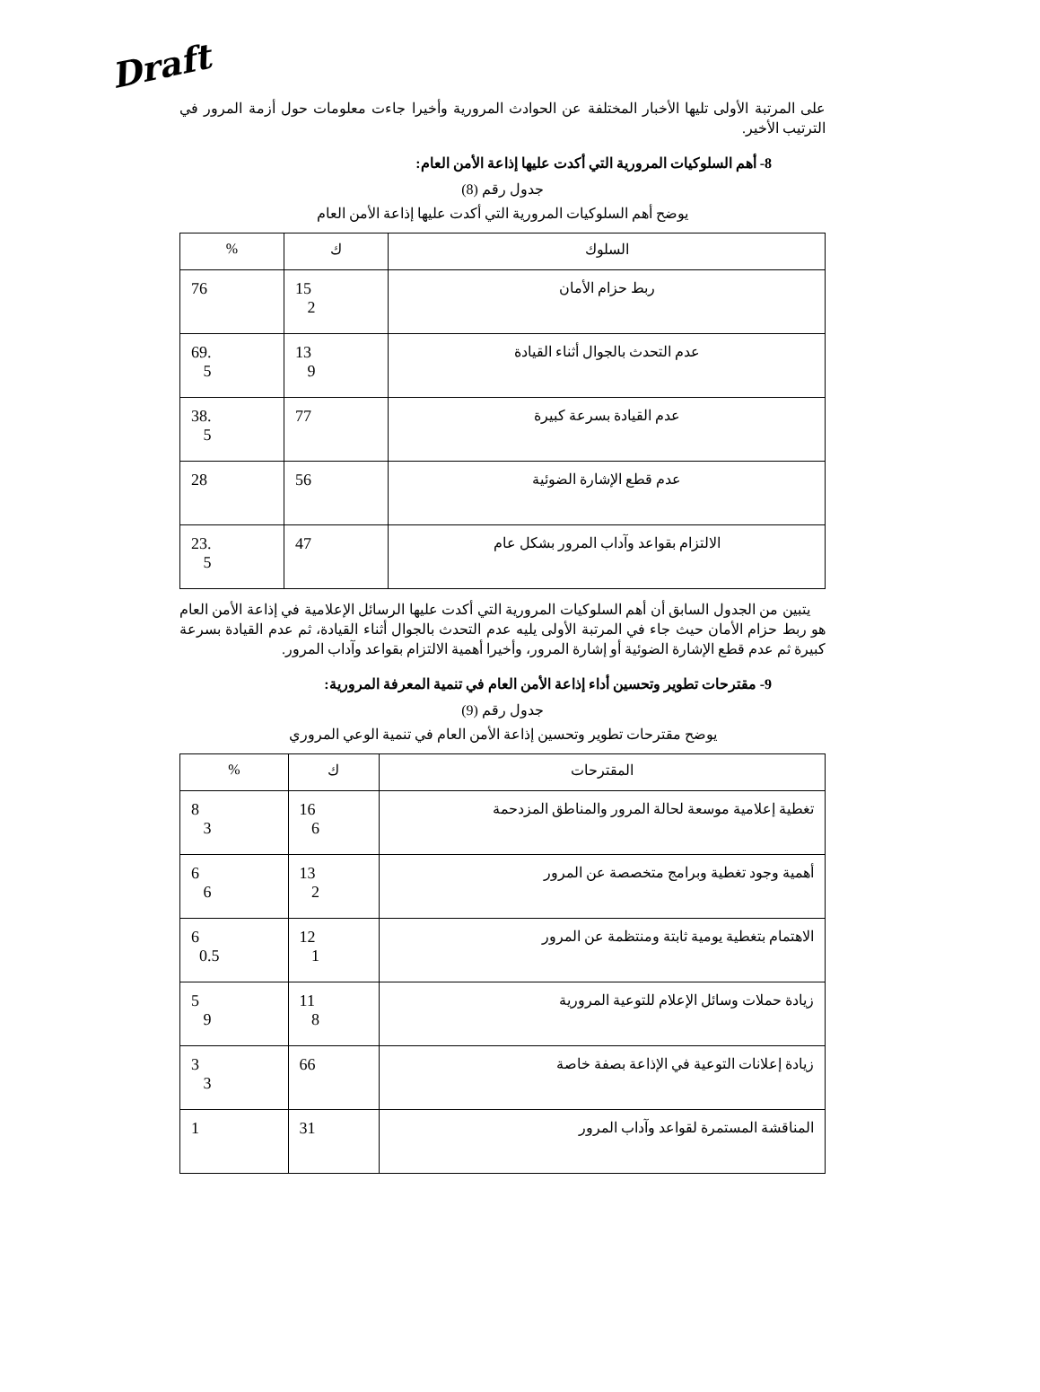Draft
على المرتبة الأولى تليها الأخبار المختلفة عن الحوادث المرورية وأخيرا جاءت معلومات حول أزمة المرور في الترتيب الأخير.
8- أهم السلوكيات المرورية التي أكدت عليها إذاعة الأمن العام:
جدول رقم (8)
يوضح أهم السلوكيات المرورية التي أكدت عليها إذاعة الأمن العام
| السلوك | ك | % |
| --- | --- | --- |
| ربط حزام الأمان | 15 2 | 76 |
| عدم التحدث بالجوال أثناء القيادة | 13 9 | 69. 5 |
| عدم القيادة بسرعة كبيرة | 77 | 38. 5 |
| عدم قطع الإشارة الضوئية | 56 | 28 |
| الالتزام بقواعد وآداب المرور بشكل عام | 47 | 23. 5 |
يتبين من الجدول السابق أن أهم السلوكيات المرورية التي أكدت عليها الرسائل الإعلامية في إذاعة الأمن العام هو ربط حزام الأمان حيث جاء في المرتبة الأولى يليه عدم التحدث بالجوال أثناء القيادة، ثم عدم القيادة بسرعة كبيرة ثم عدم قطع الإشارة الضوئية أو إشارة المرور، وأخيرا أهمية الالتزام بقواعد وآداب المرور.
9- مقترحات تطوير وتحسين أداء إذاعة الأمن العام في تنمية المعرفة المرورية:
جدول رقم (9)
يوضح مقترحات تطوير وتحسين إذاعة الأمن العام في تنمية الوعي المروري
| المقترحات | ك | % |
| --- | --- | --- |
| تغطية إعلامية موسعة لحالة المرور والمناطق المزدحمة | 16 6 | 8 3 |
| أهمية وجود تغطية وبرامج متخصصة عن المرور | 13 2 | 6 6 |
| الاهتمام بتغطية يومية ثابتة ومنتظمة عن المرور | 12 1 | 6 0.5 |
| زيادة حملات وسائل الإعلام للتوعية المرورية | 11 8 | 5 9 |
| زيادة إعلانات التوعية في الإذاعة بصفة خاصة | 66 | 3 3 |
| المناقشة المستمرة لقواعد وآداب المرور | 31 | 1 |